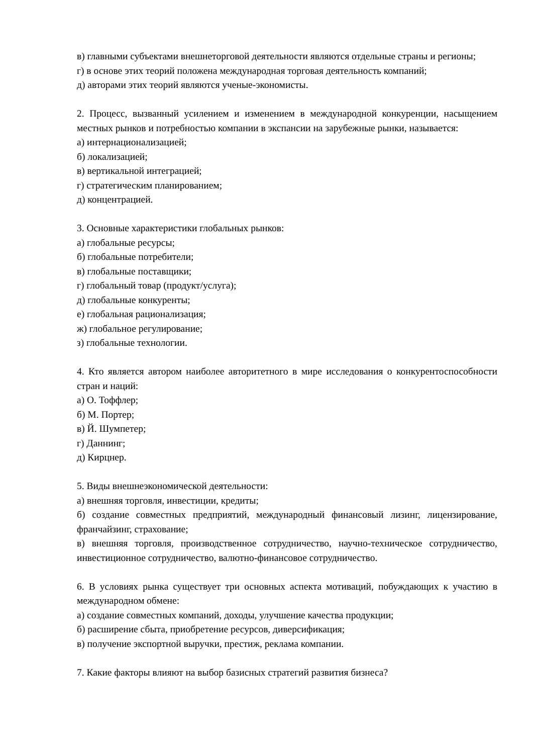в) главными субъектами внешнеторговой деятельности являются отдельные страны и регионы;
г) в основе этих теорий положена международная торговая деятельность компаний;
д) авторами этих теорий являются ученые-экономисты.
2. Процесс, вызванный усилением и изменением в международной конкуренции, насыщением местных рынков и потребностью компании в экспансии на зарубежные рынки, называется:
а) интернационализацией;
б) локализацией;
в) вертикальной интеграцией;
г) стратегическим планированием;
д) концентрацией.
3. Основные характеристики глобальных рынков:
а) глобальные ресурсы;
б) глобальные потребители;
в) глобальные поставщики;
г) глобальный товар (продукт/услуга);
д) глобальные конкуренты;
е) глобальная рационализация;
ж) глобальное регулирование;
з) глобальные технологии.
4. Кто является автором наиболее авторитетного в мире исследования о конкурентоспособности стран и наций:
а) О. Тоффлер;
б) М. Портер;
в) Й. Шумпетер;
г) Даннинг;
д) Кирцнер.
5. Виды внешнеэкономической деятельности:
а) внешняя торговля, инвестиции, кредиты;
б) создание совместных предприятий, международный финансовый лизинг, лицензирование, франчайзинг, страхование;
в) внешняя торговля, производственное сотрудничество, научно-техническое сотрудничество, инвестиционное сотрудничество, валютно-финансовое сотрудничество.
6. В условиях рынка существует три основных аспекта мотиваций, побуждающих к участию в международном обмене:
а) создание совместных компаний, доходы, улучшение качества продукции;
б) расширение сбыта, приобретение ресурсов, диверсификация;
в) получение экспортной выручки, престиж, реклама компании.
7. Какие факторы влияют на выбор базисных стратегий развития бизнеса?